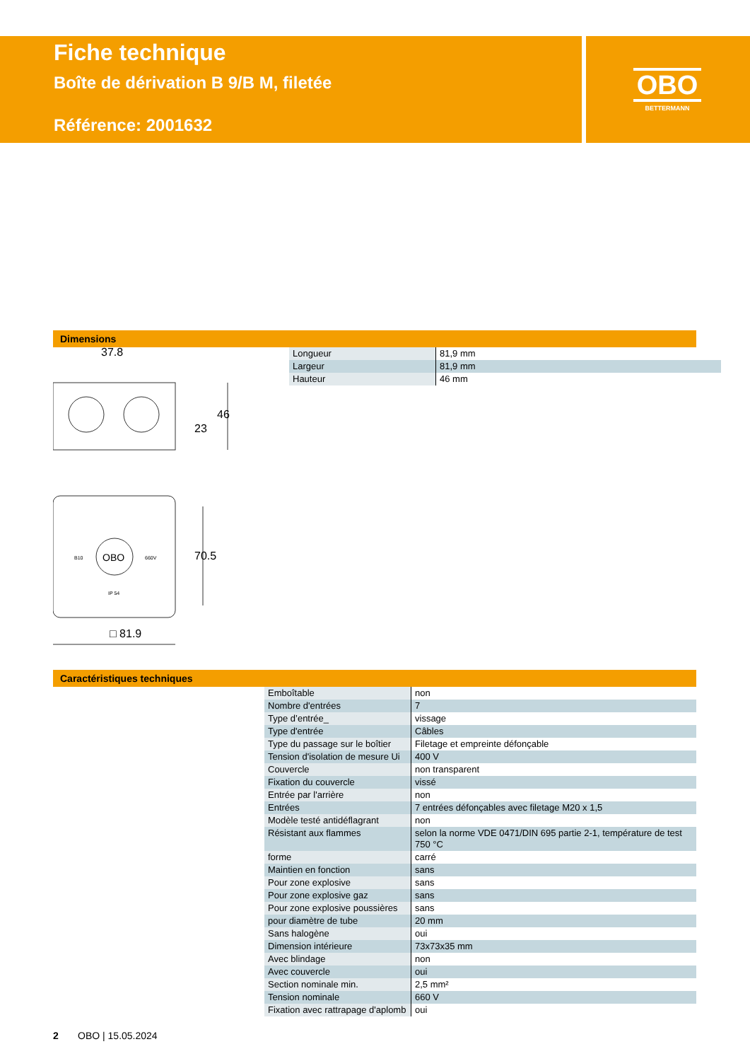Fiche technique
Boîte de dérivation B 9/B M, filetée
Référence: 2001632
OBO
BETTERMANN
Dimensions
37.8
□ 81.9
70.5
23
46
OBO
B10
660V
IP 54
| Longueur | 81,9 mm |
| Largeur | 81,9 mm |
| Hauteur | 46 mm |
Caractéristiques techniques
| Emboîtable | non |
| Nombre d'entrées | 7 |
| Type d’entrée_ | vissage |
| Type d'entrée | Câbles |
| Type du passage sur le boîtier | Filetage et empreinte défonçable |
| Tension d'isolation de mesure Ui | 400 V |
| Couvercle | non transparent |
| Fixation du couvercle | vissé |
| Entrée par l'arrière | non |
| Entrées | 7 entrées défonçables avec filetage M20 x 1,5 |
| Modèle testé antidéflagrant | non |
| Résistant aux flammes | selon la norme VDE 0471/DIN 695 partie 2-1, température de test 750 °C |
| forme | carré |
| Maintien en fonction | sans |
| Pour zone explosive | sans |
| Pour zone explosive gaz | sans |
| Pour zone explosive poussières | sans |
| pour diamètre de tube | 20 mm |
| Sans halogène | oui |
| Dimension intérieure | 73x73x35 mm |
| Avec blindage | non |
| Avec couvercle | oui |
| Section nominale min. | 2,5 mm² |
| Tension nominale | 660 V |
| Fixation avec rattrapage d'aplomb | oui |
2 OBO | 15.05.2024